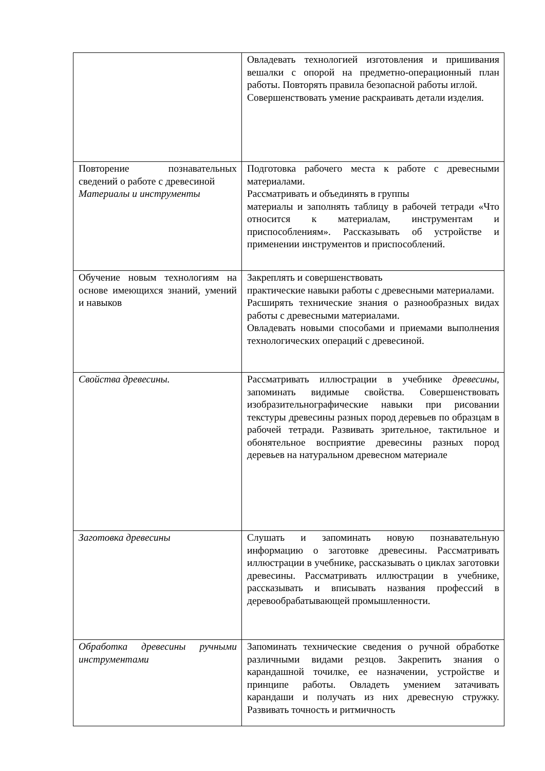| | Овладевать технологией изготовления и пришивания вешалки с опорой на предметно-операционный план работы. Повторять правила безопасной работы иглой. Совершенствовать умение раскраивать детали изделия. |
| Повторение познавательных сведений о работе с древесиной Материалы и инструменты | Подготовка рабочего места к работе с древесными материалами. Рассматривать и объединять в группы материалы и заполнять таблицу в рабочей тетради «Что относится к материалам, инструментам и приспособлениям». Рассказывать об устройстве и применении инструментов и приспособлений. |
| Обучение новым технологиям на основе имеющихся знаний, умений и навыков | Закреплять и совершенствовать практические навыки работы с древесными материалами. Расширять технические знания о разнообразных видах работы с древесными материалами. Овладевать новыми способами и приемами выполнения технологических операций с древесиной. |
| Свойства древесины. | Рассматривать иллюстрации в учебнике древесины, запоминать видимые свойства. Совершенствовать изобразительнографические навыки при рисовании текстуры древесины разных пород деревьев по образцам в рабочей тетради. Развивать зрительное, тактильное и обонятельное восприятие древесины разных пород деревьев на натуральном древесном материале |
| Заготовка древесины | Слушать и запоминать новую познавательную информацию о заготовке древесины. Рассматривать иллюстрации в учебнике, рассказывать о циклах заготовки древесины. Рассматривать иллюстрации в учебнике, рассказывать и вписывать названия профессий в деревообрабатывающей промышленности. |
| Обработка древесины ручными инструментами | Запоминать технические сведения о ручной обработке различными видами резцов. Закрепить знания о карандашной точилке, ее назначении, устройстве и принципе работы. Овладеть умением затачивать карандаши и получать из них древесную стружку. Развивать точность и ритмичность |